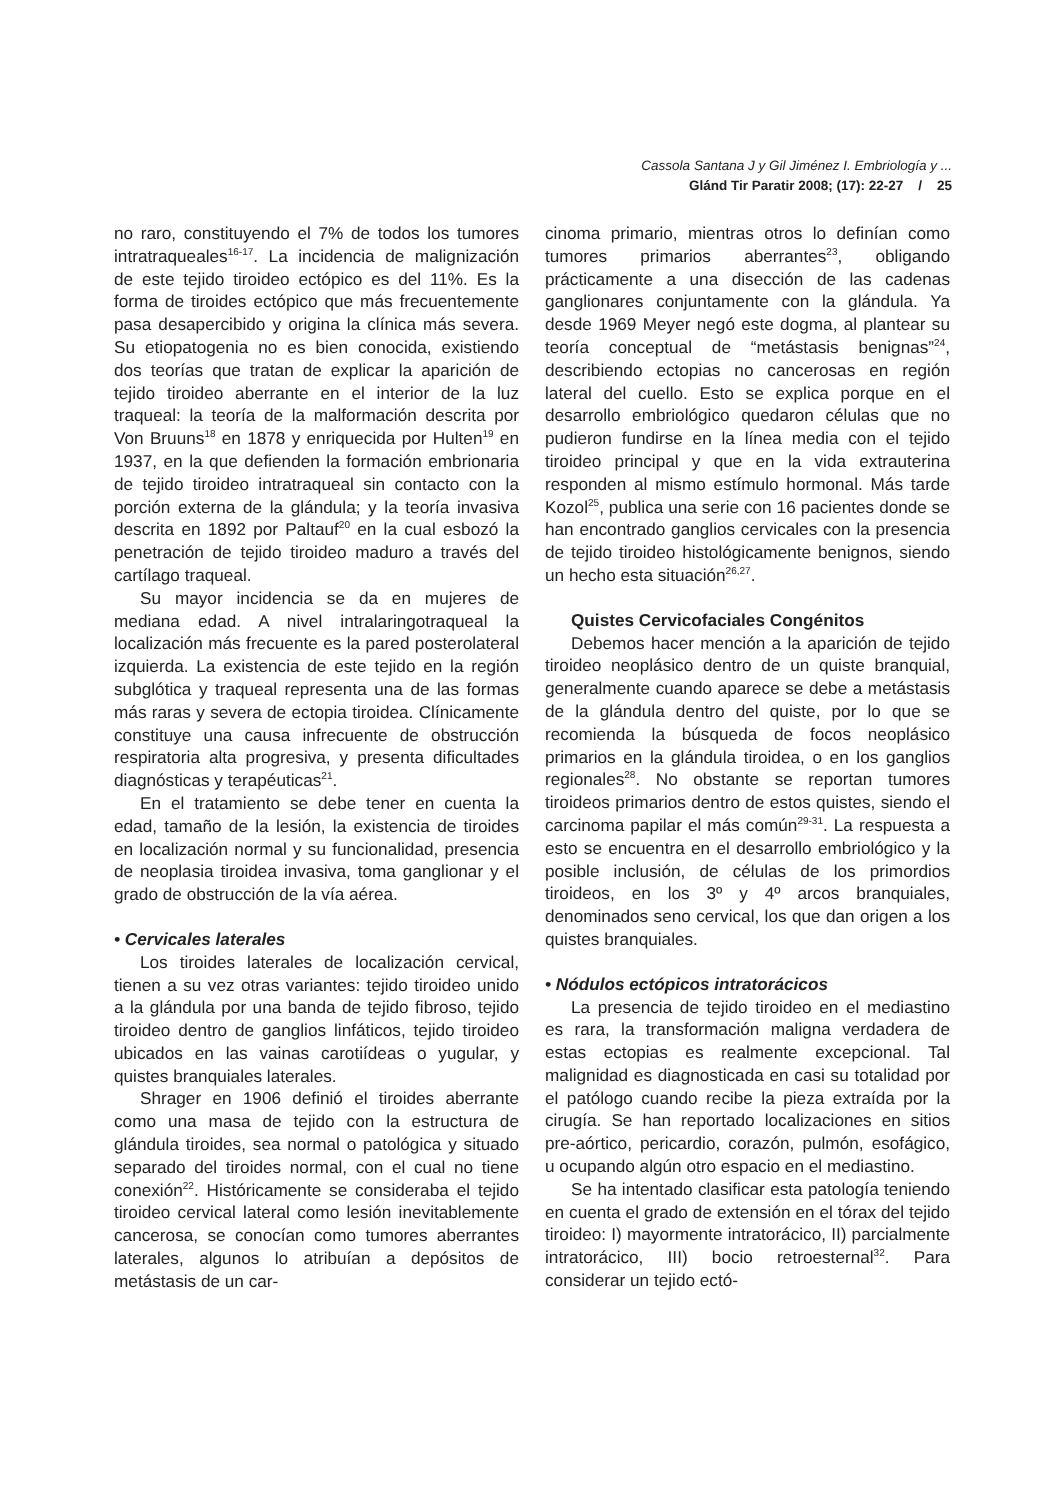Cassola Santana J y Gil Jiménez I. Embriología y ...
Glánd Tir Paratir 2008; (17): 22-27 / 25
no raro, constituyendo el 7% de todos los tumores intratraqueales<sup>16-17</sup>. La incidencia de malignización de este tejido tiroideo ectópico es del 11%. Es la forma de tiroides ectópico que más frecuentemente pasa desapercibido y origina la clínica más severa. Su etiopatogenia no es bien conocida, existiendo dos teorías que tratan de explicar la aparición de tejido tiroideo aberrante en el interior de la luz traqueal: la teoría de la malformación descrita por Von Bruuns<sup>18</sup> en 1878 y enriquecida por Hulten<sup>19</sup> en 1937, en la que defienden la formación embrionaria de tejido tiroideo intratraqueal sin contacto con la porción externa de la glándula; y la teoría invasiva descrita en 1892 por Paltauf<sup>20</sup> en la cual esbozó la penetración de tejido tiroideo maduro a través del cartílago traqueal.
Su mayor incidencia se da en mujeres de mediana edad. A nivel intralaringotraqueal la localización más frecuente es la pared posterolateral izquierda. La existencia de este tejido en la región subglótica y traqueal representa una de las formas más raras y severa de ectopia tiroidea. Clínicamente constituye una causa infrecuente de obstrucción respiratoria alta progresiva, y presenta dificultades diagnósticas y terapéuticas<sup>21</sup>.
En el tratamiento se debe tener en cuenta la edad, tamaño de la lesión, la existencia de tiroides en localización normal y su funcionalidad, presencia de neoplasia tiroidea invasiva, toma ganglionar y el grado de obstrucción de la vía aérea.
• Cervicales laterales
Los tiroides laterales de localización cervical, tienen a su vez otras variantes: tejido tiroideo unido a la glándula por una banda de tejido fibroso, tejido tiroideo dentro de ganglios linfáticos, tejido tiroideo ubicados en las vainas carotiídeas o yugular, y quistes branquiales laterales.
Shrager en 1906 definió el tiroides aberrante como una masa de tejido con la estructura de glándula tiroides, sea normal o patológica y situado separado del tiroides normal, con el cual no tiene conexión<sup>22</sup>. Históricamente se consideraba el tejido tiroideo cervical lateral como lesión inevitablemente cancerosa, se conocían como tumores aberrantes laterales, algunos lo atribuían a depósitos de metástasis de un car-
cinoma primario, mientras otros lo definían como tumores primarios aberrantes<sup>23</sup>, obligando prácticamente a una disección de las cadenas ganglionares conjuntamente con la glándula. Ya desde 1969 Meyer negó este dogma, al plantear su teoría conceptual de “metástasis benignas”<sup>24</sup>, describiendo ectopias no cancerosas en región lateral del cuello. Esto se explica porque en el desarrollo embriológico quedaron células que no pudieron fundirse en la línea media con el tejido tiroideo principal y que en la vida extrauterina responden al mismo estímulo hormonal. Más tarde Kozol<sup>25</sup>, publica una serie con 16 pacientes donde se han encontrado ganglios cervicales con la presencia de tejido tiroideo histológicamente benignos, siendo un hecho esta situación<sup>26,27</sup>.
Quistes Cervicofaciales Congénitos
Debemos hacer mención a la aparición de tejido tiroideo neoplásico dentro de un quiste branquial, generalmente cuando aparece se debe a metástasis de la glándula dentro del quiste, por lo que se recomienda la búsqueda de focos neoplásico primarios en la glándula tiroidea, o en los ganglios regionales<sup>28</sup>. No obstante se reportan tumores tiroideos primarios dentro de estos quistes, siendo el carcinoma papilar el más común<sup>29-31</sup>. La respuesta a esto se encuentra en el desarrollo embriológico y la posible inclusión, de células de los primordios tiroideos, en los 3º y 4º arcos branquiales, denominados seno cervical, los que dan origen a los quistes branquiales.
• Nódulos ectópicos intratorácicos
La presencia de tejido tiroideo en el mediastino es rara, la transformación maligna verdadera de estas ectopias es realmente excepcional. Tal malignidad es diagnosticada en casi su totalidad por el patólogo cuando recibe la pieza extraída por la cirugía. Se han reportado localizaciones en sitios pre-aórtico, pericardio, corazón, pulmón, esofágico, u ocupando algún otro espacio en el mediastino.
Se ha intentado clasificar esta patología teniendo en cuenta el grado de extensión en el tórax del tejido tiroideo: I) mayormente intratorácico, II) parcialmente intratorácico, III) bocio retroesternal<sup>32</sup>. Para considerar un tejido ectó-